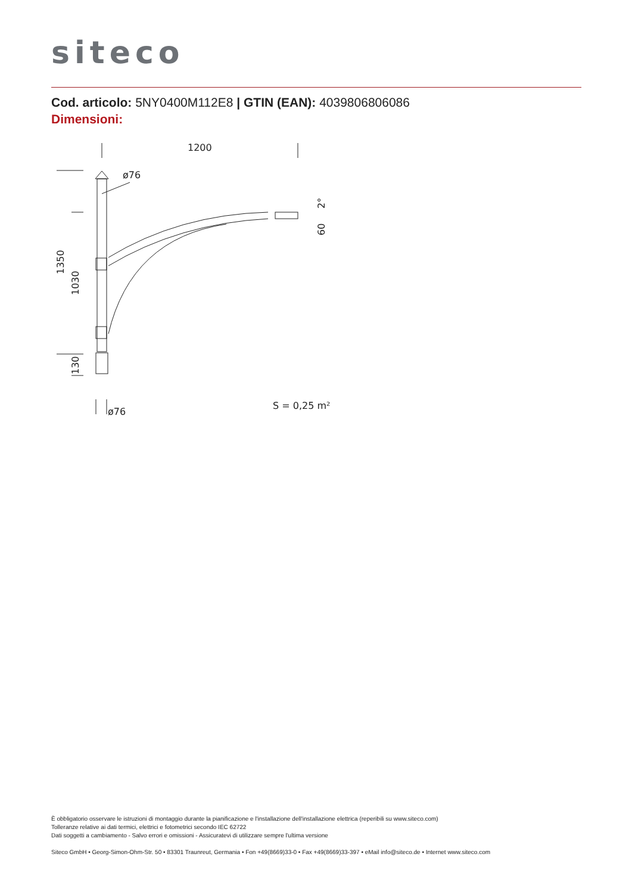siteco
Cod. articolo: 5NY0400M112E8 | GTIN (EAN): 4039806806086
Dimensioni:
1200
ø76
ø76
S = 0,25 m²
1350
1030
130
60
2°
È obbligatorio osservare le istruzioni di montaggio durante la pianificazione e l'installazione dell'installazione elettrica (reperibili su www.siteco.com)
Tolleranze relative ai dati termici, elettrici e fotometrici secondo IEC 62722
Dati soggetti a cambiamento - Salvo errori e omissioni - Assicuratevi di utilizzare sempre l'ultima versione
Siteco GmbH • Georg-Simon-Ohm-Str. 50 • 83301 Traunreut, Germania • Fon +49(8669)33-0 • Fax +49(8669)33-397 • eMail info@siteco.de • Internet www.siteco.com